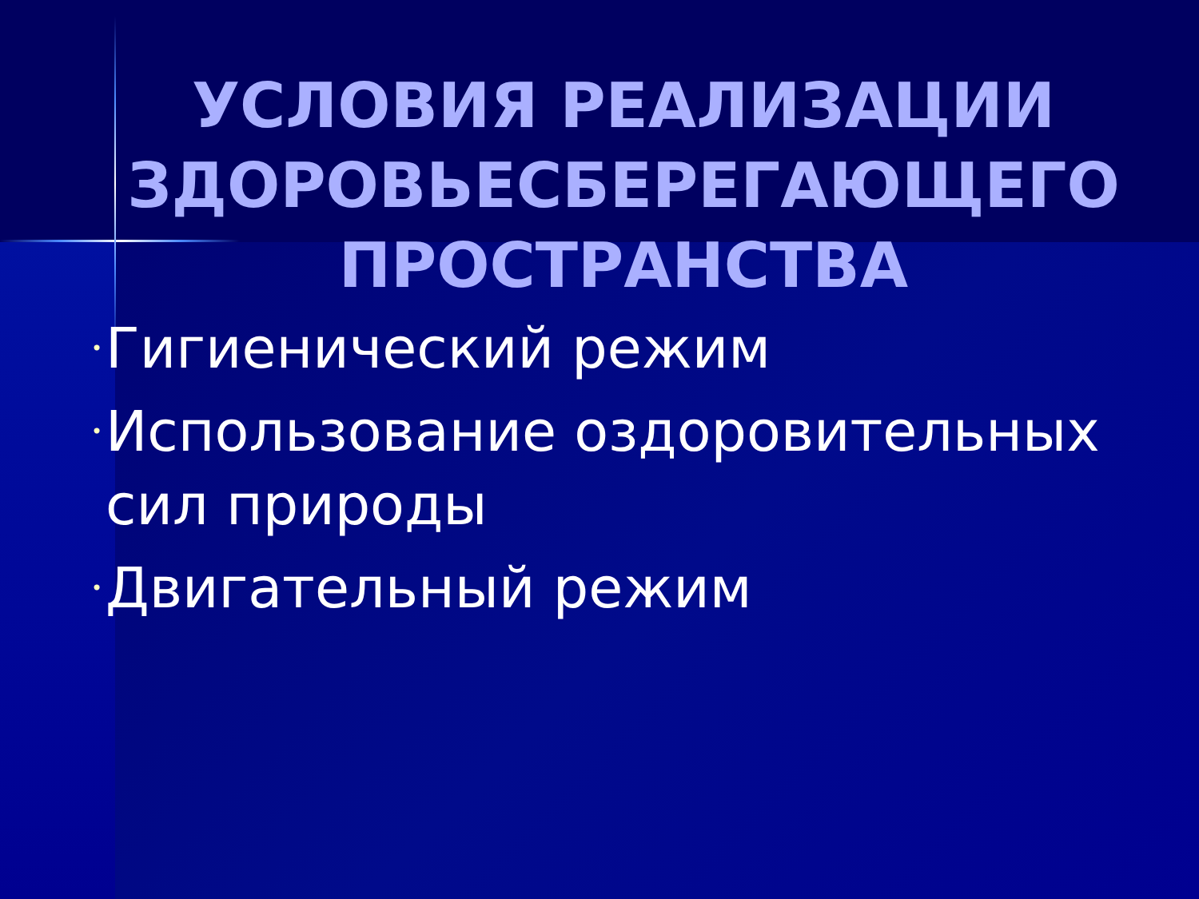УСЛОВИЯ РЕАЛИЗАЦИИ ЗДОРОВЬЕСБЕРЕГАЮЩЕГО ПРОСТРАНСТВА
• Гигиенический режим
• Использование оздоровительных сил природы
• Двигательный режим